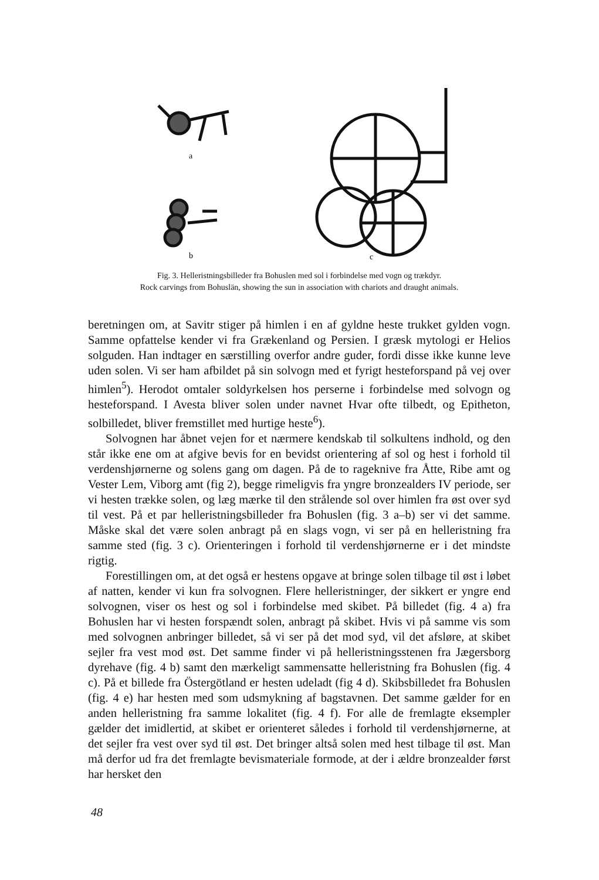a
b
c
Fig. 3. Helleristningsbilleder fra Bohuslen med sol i forbindelse med vogn og trækdyr.
Rock carvings from Bohuslän, showing the sun in association with chariots and draught animals.
beretningen om, at Savitr stiger på himlen i en af gyldne heste trukket gylden vogn. Samme opfattelse kender vi fra Grækenland og Persien. I græsk mytologi er Helios solguden. Han indtager en særstilling overfor andre guder, fordi disse ikke kunne leve uden solen. Vi ser ham afbildet på sin solvogn med et fyrigt hesteforspand på vej over himlen<sup>5</sup>). Herodot omtaler soldyrkelsen hos perserne i forbindelse med solvogn og hesteforspand. I Avesta bliver solen under navnet Hvar ofte tilbedt, og Epitheton, solbilledet, bliver fremstillet med hurtige heste<sup>6</sup>).
Solvognen har åbnet vejen for et nærmere kendskab til solkultens indhold, og den står ikke ene om at afgive bevis for en bevidst orientering af sol og hest i forhold til verdenshjørnerne og solens gang om dagen. På de to rageknive fra Åtte, Ribe amt og Vester Lem, Viborg amt (fig 2), begge rimeligvis fra yngre bronzealders IV periode, ser vi hesten trække solen, og læg mærke til den strålende sol over himlen fra øst over syd til vest. På et par helleristningsbilleder fra Bohuslen (fig. 3 a–b) ser vi det samme. Måske skal det være solen anbragt på en slags vogn, vi ser på en helleristning fra samme sted (fig. 3 c). Orienteringen i forhold til verdenshjørnerne er i det mindste rigtig.
Forestillingen om, at det også er hestens opgave at bringe solen tilbage til øst i løbet af natten, kender vi kun fra solvognen. Flere helleristninger, der sikkert er yngre end solvognen, viser os hest og sol i forbindelse med skibet. På billedet (fig. 4 a) fra Bohuslen har vi hesten forspændt solen, anbragt på skibet. Hvis vi på samme vis som med solvognen anbringer billedet, så vi ser på det mod syd, vil det afsløre, at skibet sejler fra vest mod øst. Det samme finder vi på helleristningsstenen fra Jægersborg dyrehave (fig. 4 b) samt den mærkeligt sammensatte helleristning fra Bohuslen (fig. 4 c). På et billede fra Östergötland er hesten udeladt (fig 4 d). Skibsbilledet fra Bohuslen (fig. 4 e) har hesten med som udsmykning af bagstavnen. Det samme gælder for en anden helleristning fra samme lokalitet (fig. 4 f). For alle de fremlagte eksempler gælder det imidlertid, at skibet er orienteret således i forhold til verdenshjørnerne, at det sejler fra vest over syd til øst. Det bringer altså solen med hest tilbage til øst. Man må derfor ud fra det fremlagte bevismateriale formode, at der i ældre bronzealder først har hersket den
48